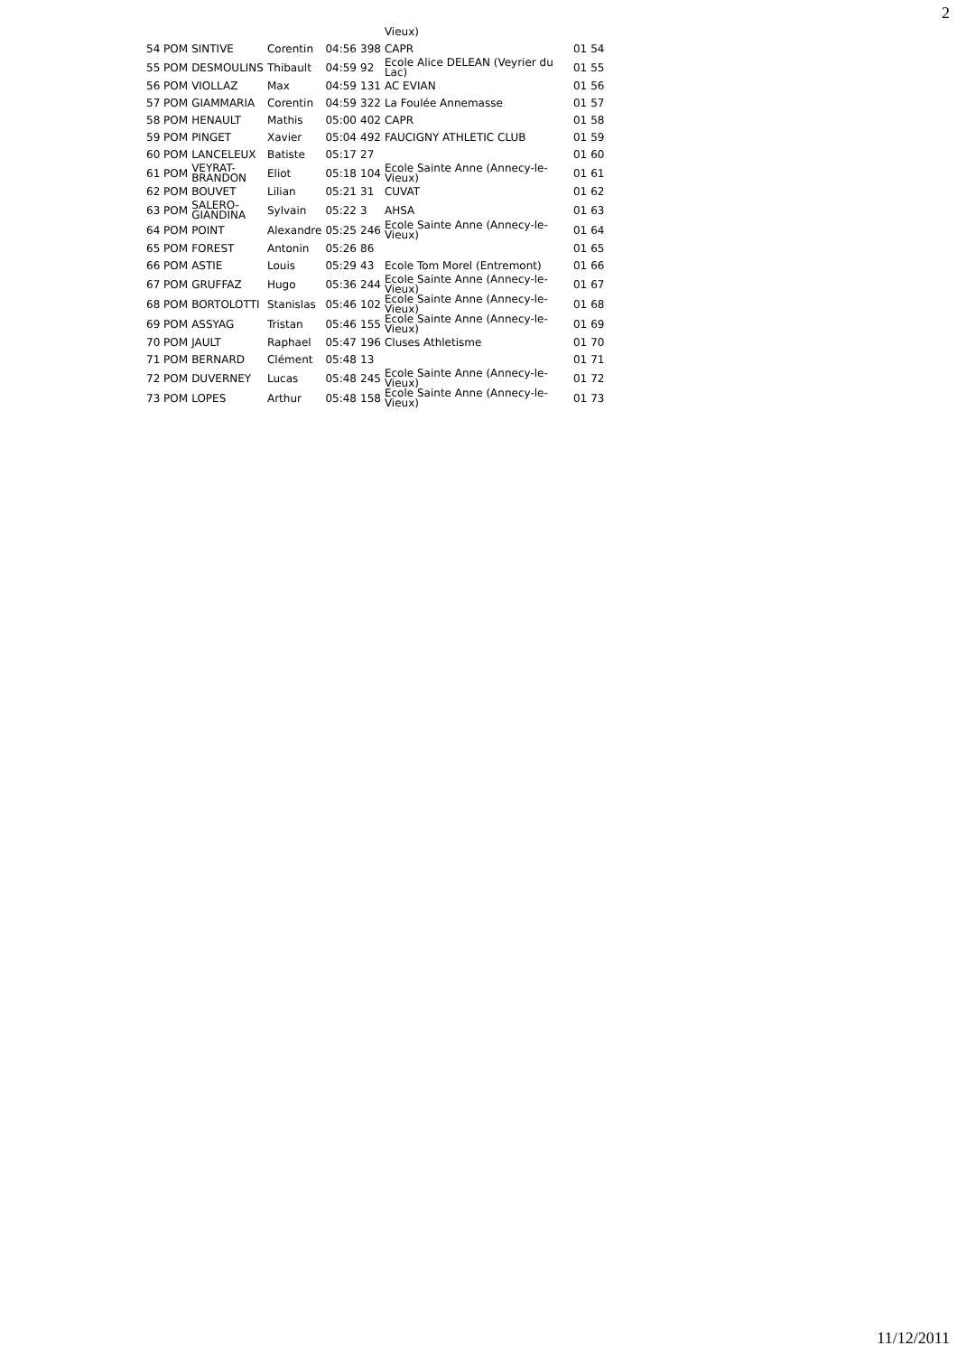2
| | | | | | Vieux) | | |
| 54 POM | SINTIVE | Corentin | 04:56 | 398 | CAPR | 01 | 54 |
| 55 POM | DESMOULINS | Thibault | 04:59 | 92 | Ecole Alice DELEAN (Veyrier du Lac) | 01 | 55 |
| 56 POM | VIOLLAZ | Max | 04:59 | 131 | AC EVIAN | 01 | 56 |
| 57 POM | GIAMMARIA | Corentin | 04:59 | 322 | La Foulée Annemasse | 01 | 57 |
| 58 POM | HENAULT | Mathis | 05:00 | 402 | CAPR | 01 | 58 |
| 59 POM | PINGET | Xavier | 05:04 | 492 | FAUCIGNY ATHLETIC CLUB | 01 | 59 |
| 60 POM | LANCELEUX | Batiste | 05:17 | 27 | | 01 | 60 |
| 61 POM | VEYRAT- BRANDON | Eliot | 05:18 | 104 | Ecole Sainte Anne (Annecy-le-Vieux) | 01 | 61 |
| 62 POM | BOUVET | Lilian | 05:21 | 31 | CUVAT | 01 | 62 |
| 63 POM | SALERO- GIANDINA | Sylvain | 05:22 | 3 | AHSA | 01 | 63 |
| 64 POM | POINT | Alexandre | 05:25 | 246 | Ecole Sainte Anne (Annecy-le-Vieux) | 01 | 64 |
| 65 POM | FOREST | Antonin | 05:26 | 86 | | 01 | 65 |
| 66 POM | ASTIE | Louis | 05:29 | 43 | Ecole Tom Morel (Entremont) | 01 | 66 |
| 67 POM | GRUFFAZ | Hugo | 05:36 | 244 | Ecole Sainte Anne (Annecy-le-Vieux) | 01 | 67 |
| 68 POM | BORTOLOTTI | Stanislas | 05:46 | 102 | Ecole Sainte Anne (Annecy-le-Vieux) | 01 | 68 |
| 69 POM | ASSYAG | Tristan | 05:46 | 155 | Ecole Sainte Anne (Annecy-le-Vieux) | 01 | 69 |
| 70 POM | JAULT | Raphael | 05:47 | 196 | Cluses Athletisme | 01 | 70 |
| 71 POM | BERNARD | Clément | 05:48 | 13 | | 01 | 71 |
| 72 POM | DUVERNEY | Lucas | 05:48 | 245 | Ecole Sainte Anne (Annecy-le-Vieux) | 01 | 72 |
| 73 POM | LOPES | Arthur | 05:48 | 158 | Ecole Sainte Anne (Annecy-le-Vieux) | 01 | 73 |
11/12/2011